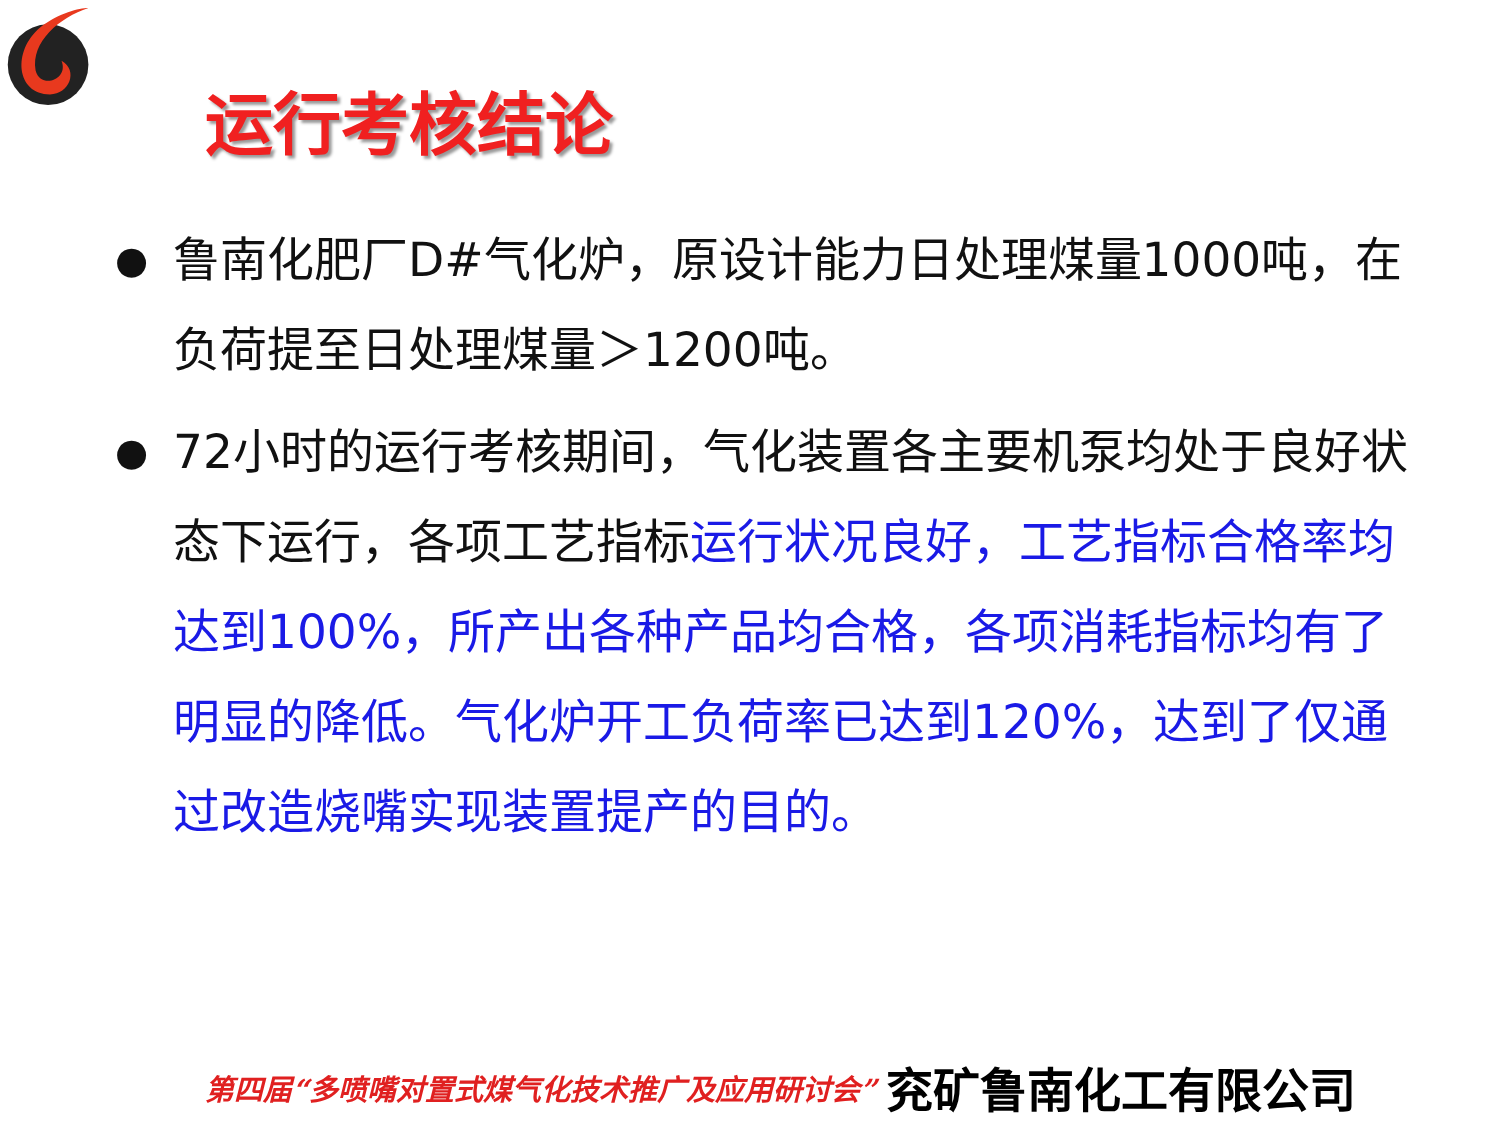运行考核结论
●
鲁南化肥厂D#气化炉，原设计能力日处理煤量1000吨，在负荷提至日处理煤量＞1200吨。
●
72小时的运行考核期间，气化装置各主要机泵均处于良好状态下运行，各项工艺指标运行状况良好，工艺指标合格率均达到100%，所产出各种产品均合格，各项消耗指标均有了明显的降低。气化炉开工负荷率已达到120%，达到了仅通过改造烧嘴实现装置提产的目的。
第四届“多喷嘴对置式煤气化技术推广及应用研讨会” 兖矿鲁南化工有限公司